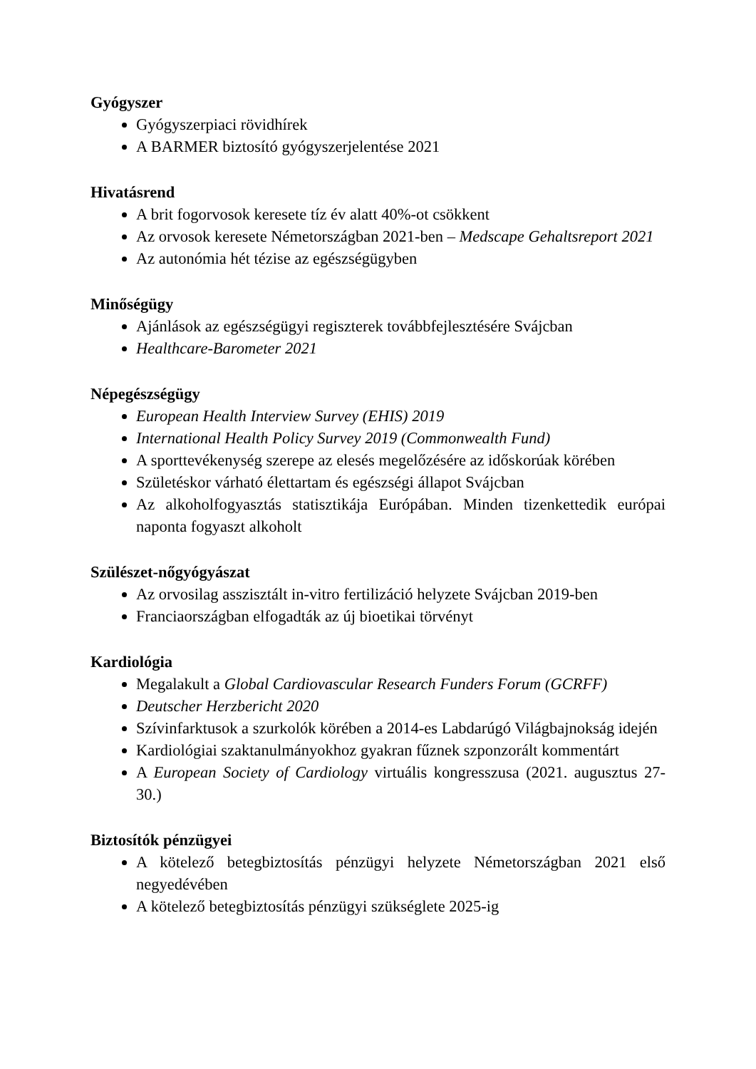Gyógyszer
Gyógyszerpiaci rövidhírek
A BARMER biztosító gyógyszerjelentése 2021
Hivatásrend
A brit fogorvosok keresete tíz év alatt 40%-ot csökkent
Az orvosok keresete Németországban 2021-ben – Medscape Gehaltsreport 2021
Az autonómia hét tézise az egészségügyben
Minőségügy
Ajánlások az egészségügyi regiszterek továbbfejlesztésére Svájcban
Healthcare-Barometer 2021
Népegészségügy
European Health Interview Survey (EHIS) 2019
International Health Policy Survey 2019 (Commonwealth Fund)
A sporttevékenység szerepe az elesés megelőzésére az időskorúak körében
Születéskor várható élettartam és egészségi állapot Svájcban
Az alkoholfogyasztás statisztikája Európában. Minden tizenkettedik európai naponta fogyaszt alkoholt
Szülészet-nőgyógyászat
Az orvosilag asszisztált in-vitro fertilizáció helyzete Svájcban 2019-ben
Franciaországban elfogadták az új bioetikai törvényt
Kardiológia
Megalakult a Global Cardiovascular Research Funders Forum (GCRFF)
Deutscher Herzbericht 2020
Szívinfarktusok a szurkolók körében a 2014-es Labdarúgó Világbajnokság idején
Kardiológiai szaktanulmányokhoz gyakran fűznek szponzorált kommentárt
A European Society of Cardiology virtuális kongresszusa (2021. augusztus 27-30.)
Biztosítók pénzügyei
A kötelező betegbiztosítás pénzügyi helyzete Németországban 2021 első negyedévében
A kötelező betegbiztosítás pénzügyi szükséglete 2025-ig